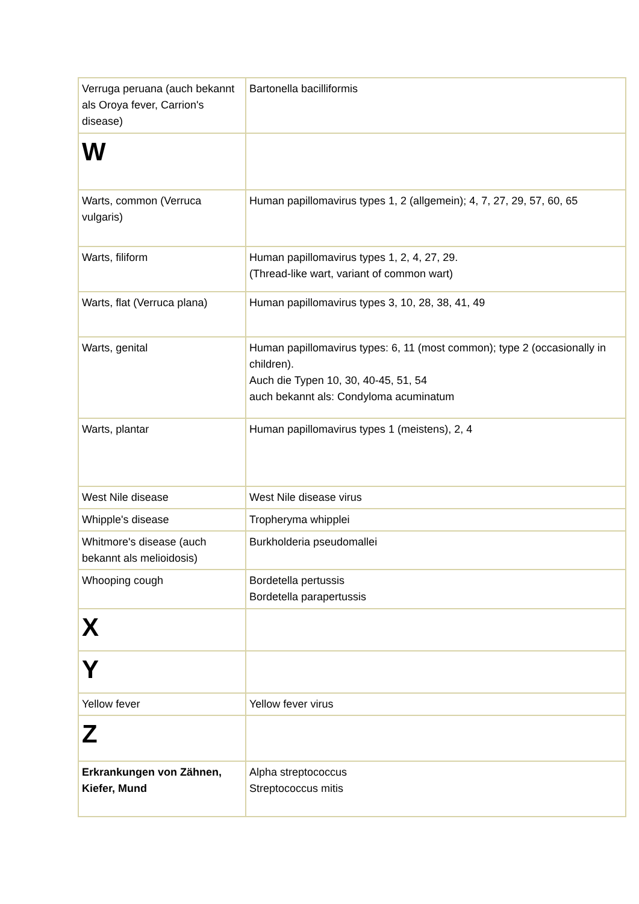| Verruga peruana (auch bekannt als Oroya fever, Carrion's disease) | Bartonella bacilliformis |
| W | |
| Warts, common (Verruca vulgaris) | Human papillomavirus types 1, 2 (allgemein); 4, 7, 27, 29, 57, 60, 65 |
| Warts, filiform | Human papillomavirus types 1, 2, 4, 27, 29. (Thread-like wart, variant of common wart) |
| Warts, flat (Verruca plana) | Human papillomavirus types 3, 10, 28, 38, 41, 49 |
| Warts, genital | Human papillomavirus types: 6, 11 (most common); type 2 (occasionally in children). Auch die Typen 10, 30, 40-45, 51, 54 auch bekannt als: Condyloma acuminatum |
| Warts, plantar | Human papillomavirus types 1 (meistens), 2, 4 |
| West Nile disease | West Nile disease virus |
| Whipple's disease | Tropheryma whipplei |
| Whitmore's disease (auch bekannt als melioidosis) | Burkholderia pseudomallei |
| Whooping cough | Bordetella pertussis Bordetella parapertussis |
| X | |
| Y | |
| Yellow fever | Yellow fever virus |
| Z | |
| Erkrankungen von Zähnen, Kiefer, Mund | Alpha streptococcus Streptococcus mitis |